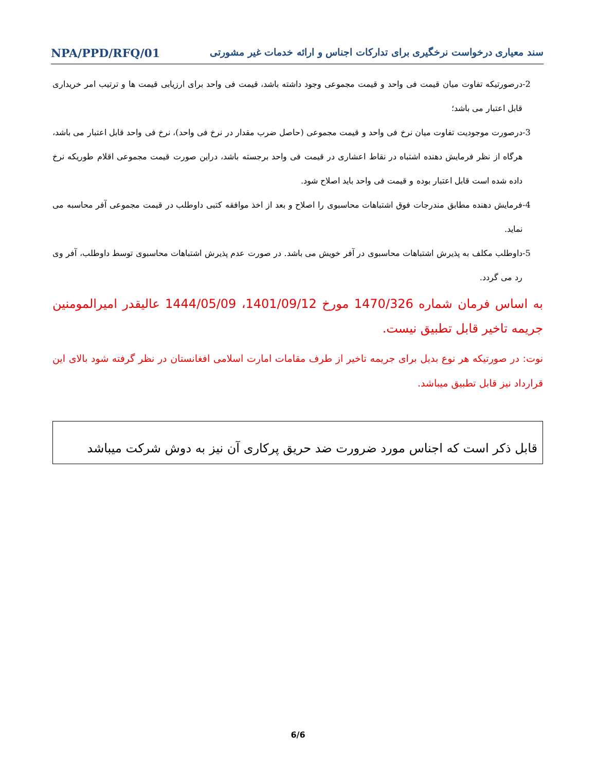سند معیاری درخواست نرخگیری برای تدارکات اجناس و ارائه خدمات غیر مشورتی NPA/PPD/RFQ/01
-2 درصورتیکه تفاوت میان قیمت فی واحد و قیمت مجموعی وجود داشته باشد، قیمت فی واحد برای ارزیابی قیمت ها و ترتیب امر خریداری قابل اعتبار می باشد؛
-3 درصورت موجودیت تفاوت میان نرخ فی واحد و قیمت مجموعی (حاصل ضرب مقدار در نرخ فی واحد)، نرخ فی واحد قابل اعتبار می باشد، هرگاه از نظر فرمایش دهنده اشتباه در نقاط اعشاری در قیمت فی واحد برجسته باشد، دراین صورت قیمت مجموعی اقلام طوریکه نرخ داده شده است قابل اعتبار بوده و قیمت فی واحد باید اصلاح شود.
-4 فرمایش دهنده مطابق مندرجات فوق اشتباهات محاسبوی را اصلاح و بعد از اخذ موافقه کتبی داوطلب در قیمت مجموعی آفر محاسبه می نماید.
-5 داوطلب مکلف به پذیرش اشتباهات محاسبوی در آفر خویش می باشد. در صورت عدم پذیرش اشتباهات محاسبوی توسط داوطلب، آفر وی رد می گردد.
به اساس فرمان شماره 1470/326 مورخ 1401/09/12، 1444/05/09 عالیقدر امیرالمومنین جریمه تاخیر قابل تطبیق نیست.
نوت: در صورتیکه هر نوع بدیل برای جریمه تاخیر از طرف مقامات امارت اسلامی افغانستان در نظر گرفته شود بالای این قرارداد نیز قابل تطبیق میباشد.
قابل ذکر است که اجناس مورد ضرورت ضد حریق پرکاری آن نیز به دوش شرکت میباشد
6/6